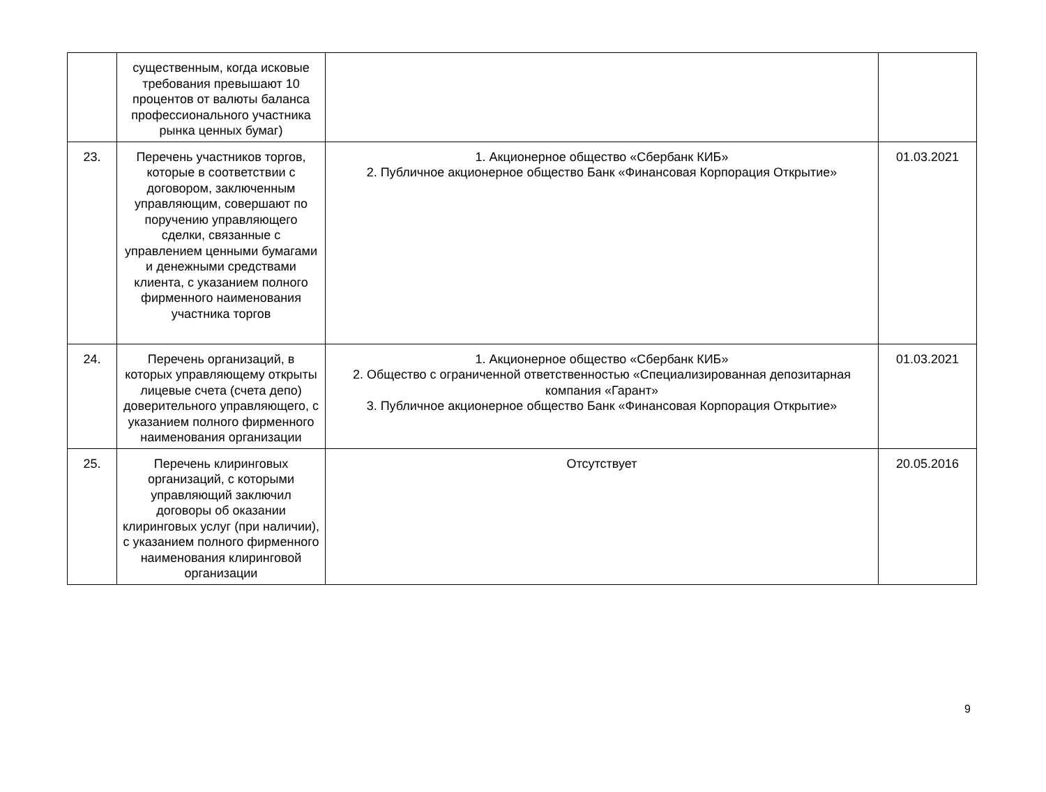| | существенным, когда исковые требования превышают 10 процентов от валюты баланса профессионального участника рынка ценных бумаг) | | |
| 23. | Перечень участников торгов, которые в соответствии с договором, заключенным управляющим, совершают по поручению управляющего сделки, связанные с управлением ценными бумагами и денежными средствами клиента, с указанием полного фирменного наименования участника торгов | 1. Акционерное общество «Сбербанк КИБ» 2. Публичное акционерное общество Банк «Финансовая Корпорация Открытие» | 01.03.2021 |
| 24. | Перечень организаций, в которых управляющему открыты лицевые счета (счета депо) доверительного управляющего, с указанием полного фирменного наименования организации | 1. Акционерное общество «Сбербанк КИБ» 2. Общество с ограниченной ответственностью «Специализированная депозитарная компания «Гарант» 3. Публичное акционерное общество Банк «Финансовая Корпорация Открытие» | 01.03.2021 |
| 25. | Перечень клиринговых организаций, с которыми управляющий заключил договоры об оказании клиринговых услуг (при наличии), с указанием полного фирменного наименования клиринговой организации | Отсутствует | 20.05.2016 |
9